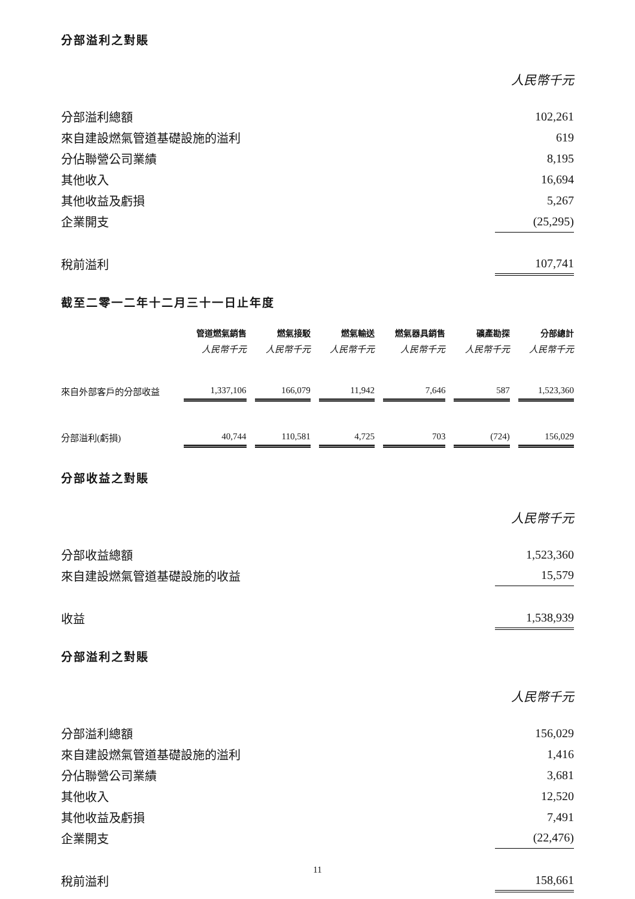分部溢利之對賬
人民幣千元
| 分部溢利總額 | 102,261 |
| 來自建設燃氣管道基礎設施的溢利 | 619 |
| 分佔聯營公司業績 | 8,195 |
| 其他收入 | 16,694 |
| 其他收益及虧損 | 5,267 |
| 企業開支 | (25,295) |
| 稅前溢利 | 107,741 |
截至二零一二年十二月三十一日止年度
| | 管道燃氣銷售 | | 燃氣接駁 | | 燃氣輸送 | | 燃氣器具銷售 | | 礦產勘探 | | 分部總計 |
| --- | --- | --- | --- | --- | --- | --- | --- | --- | --- | --- | --- |
| | 人民幣千元 | | 人民幣千元 | | 人民幣千元 | | 人民幣千元 | | 人民幣千元 | | 人民幣千元 |
| 來自外部客戶的分部收益 | 1,337,106 | | 166,079 | | 11,942 | | 7,646 | | 587 | | 1,523,360 |
| 分部溢利(虧損) | 40,744 | | 110,581 | | 4,725 | | 703 | | (724) | | 156,029 |
分部收益之對賬
人民幣千元
| 分部收益總額 | 1,523,360 |
| 來自建設燃氣管道基礎設施的收益 | 15,579 |
| 收益 | 1,538,939 |
分部溢利之對賬
人民幣千元
| 分部溢利總額 | 156,029 |
| 來自建設燃氣管道基礎設施的溢利 | 1,416 |
| 分佔聯營公司業績 | 3,681 |
| 其他收入 | 12,520 |
| 其他收益及虧損 | 7,491 |
| 企業開支 | (22,476) |
| 稅前溢利 | 158,661 |
11